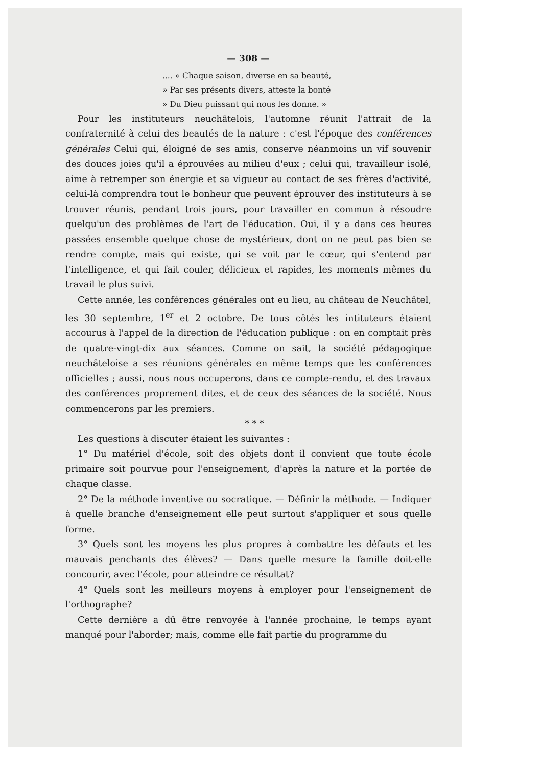— 308 —
.... « Chaque saison, diverse en sa beauté,
» Par ses présents divers, atteste la bonté
» Du Dieu puissant qui nous les donne. »
Pour les instituteurs neuchâtelois, l'automne réunit l'attrait de la confraternité à celui des beautés de la nature : c'est l'époque des conférences générales Celui qui, éloigné de ses amis, conserve néanmoins un vif souvenir des douces joies qu'il a éprouvées au milieu d'eux ; celui qui, travailleur isolé, aime à retremper son énergie et sa vigueur au contact de ses frères d'activité, celui-là comprendra tout le bonheur que peuvent éprouver des instituteurs à se trouver réunis, pendant trois jours, pour travailler en commun à résoudre quelqu'un des problèmes de l'art de l'éducation. Oui, il y a dans ces heures passées ensemble quelque chose de mystérieux, dont on ne peut pas bien se rendre compte, mais qui existe, qui se voit par le cœur, qui s'entend par l'intelligence, et qui fait couler, délicieux et rapides, les moments mêmes du travail le plus suivi.
Cette année, les conférences générales ont eu lieu, au château de Neuchâtel, les 30 septembre, 1<sup>er</sup> et 2 octobre. De tous côtés les intituteurs étaient accourus à l'appel de la direction de l'éducation publique : on en comptait près de quatre-vingt-dix aux séances. Comme on sait, la société pédagogique neuchâteloise a ses réunions générales en même temps que les conférences officielles ; aussi, nous nous occuperons, dans ce compte-rendu, et des travaux des conférences proprement dites, et de ceux des séances de la société. Nous commencerons par les premiers.
* * *
Les questions à discuter étaient les suivantes :
1° Du matériel d'école, soit des objets dont il convient que toute école primaire soit pourvue pour l'enseignement, d'après la nature et la portée de chaque classe.
2° De la méthode inventive ou socratique. — Définir la méthode. — Indiquer à quelle branche d'enseignement elle peut surtout s'appliquer et sous quelle forme.
3° Quels sont les moyens les plus propres à combattre les défauts et les mauvais penchants des élèves? — Dans quelle mesure la famille doit-elle concourir, avec l'école, pour atteindre ce résultat?
4° Quels sont les meilleurs moyens à employer pour l'enseignement de l'orthographe?
Cette dernière a dû être renvoyée à l'année prochaine, le temps ayant manqué pour l'aborder; mais, comme elle fait partie du programme du